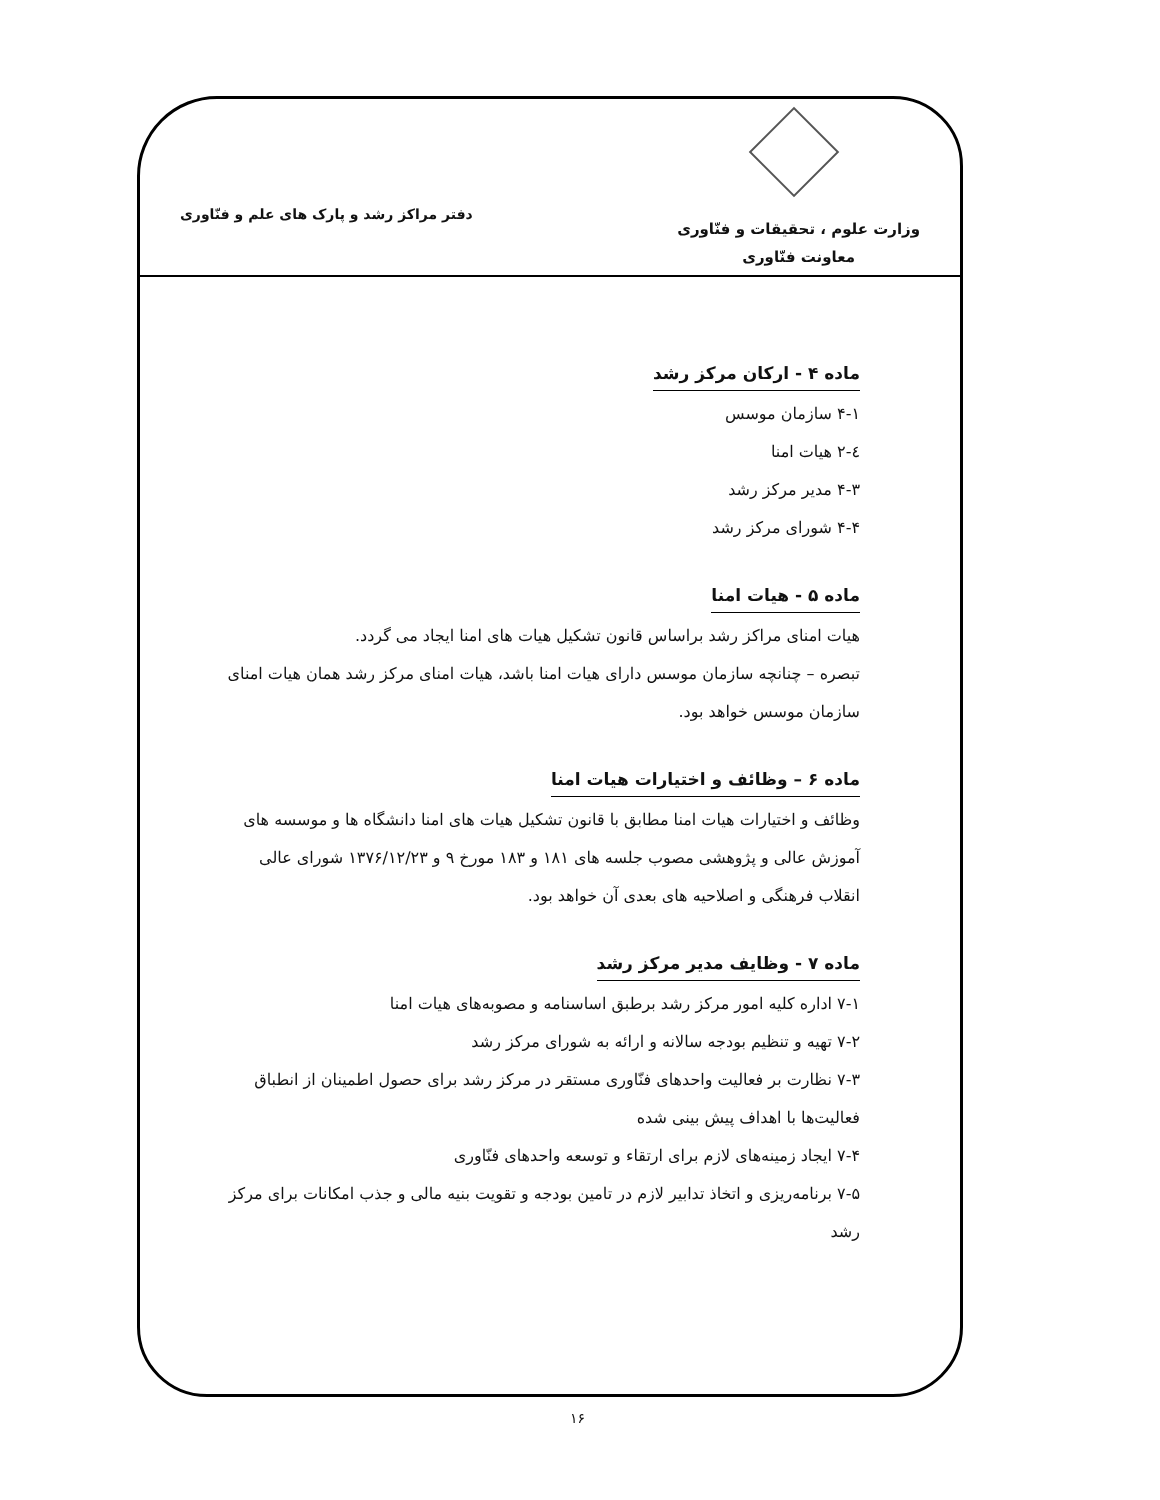وزارت علوم ، تحقیقات و فنّاوری
معاونت فنّاوری
دفتر مراکز رشد و پارک های علم و فنّاوری
ماده ۴ - ارکان مرکز رشد
۴-۱ سازمان موسس
٤-۲ هیات امنا
۴-۳ مدیر مرکز رشد
۴-۴ شورای مرکز رشد
ماده ۵ - هیات امنا
هیات امنای مراکز رشد براساس قانون تشکیل هیات های امنا ایجاد می گردد.
تبصره – چنانچه سازمان موسس دارای هیات امنا باشد، هیات امنای مرکز رشد همان هیات امنای سازمان موسس خواهد بود.
ماده ۶ – وظائف و اختیارات هیات امنا
وظائف و اختیارات هیات امنا مطابق با قانون تشکیل هیات های امنا دانشگاه ها و موسسه های آموزش عالی و پژوهشی مصوب جلسه های ۱۸۱ و ۱۸۳ مورخ ۹ و ۱۳۷۶/۱۲/۲۳ شورای عالی انقلاب فرهنگی و اصلاحیه های بعدی آن خواهد بود.
ماده ۷ - وظایف مدیر مرکز رشد
۷-۱ اداره کلیه امور مرکز رشد برطبق اساسنامه و مصوبه‌های هیات امنا
۷-۲ تهیه و تنظیم بودجه سالانه و ارائه به شورای مرکز رشد
۷-۳ نظارت بر فعالیت واحدهای فنّاوری مستقر در مرکز رشد برای حصول اطمینان از انطباق فعالیت‌ها با اهداف پیش بینی شده
۷-۴ ایجاد زمینه‌های لازم برای ارتقاء و توسعه واحدهای فنّاوری
۷-۵ برنامه‌ریزی و اتخاذ تدابیر لازم در تامین بودجه و تقویت بنیه مالی و جذب امکانات برای مرکز رشد
۱۶